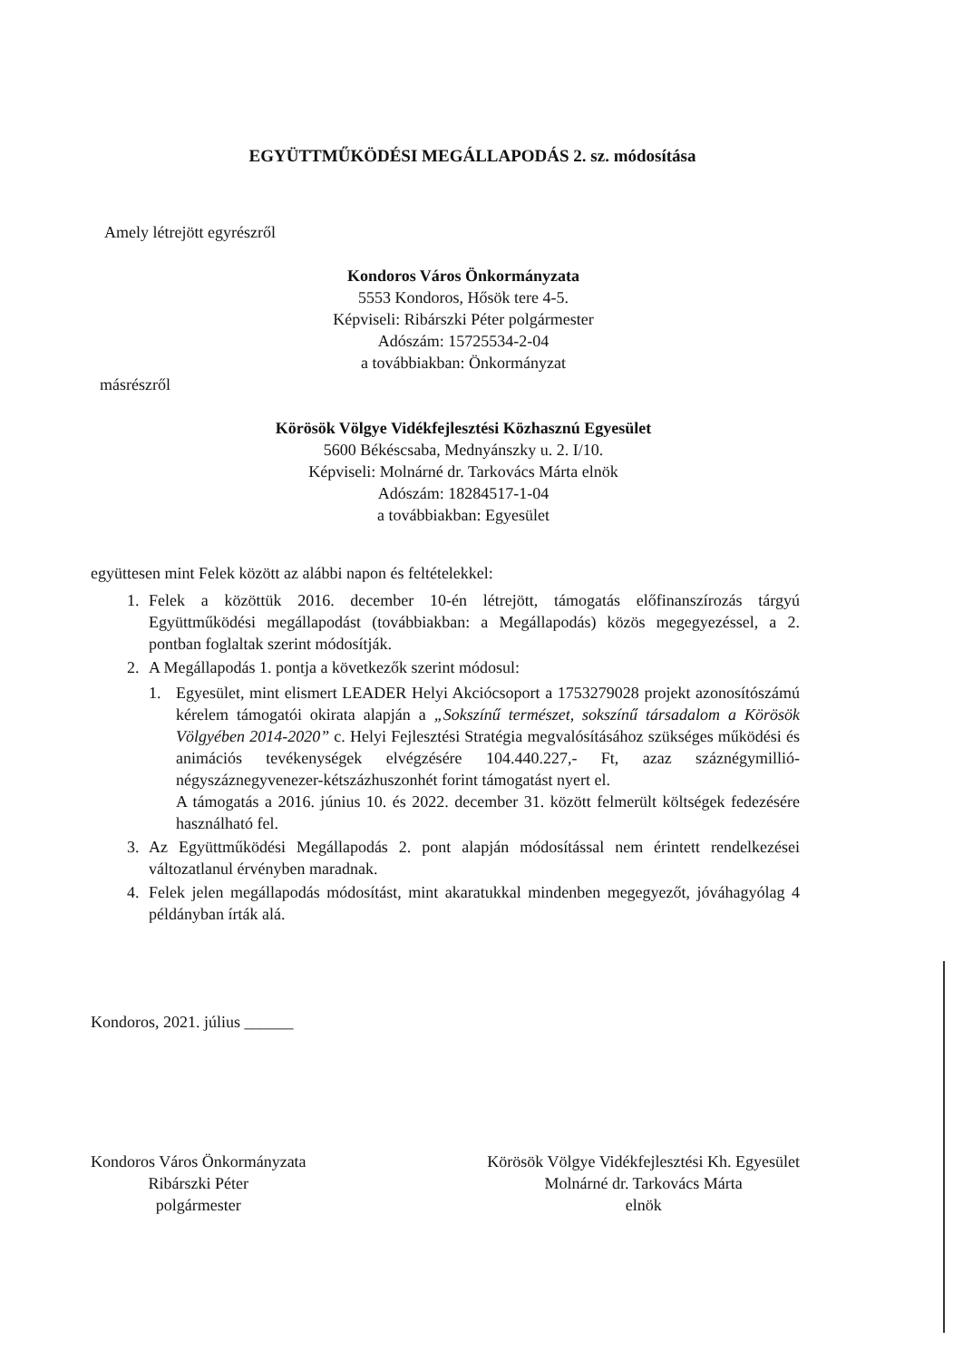EGYÜTTMŰKÖDÉSI MEGÁLLAPODÁS 2. sz. módosítása
Amely létrejött egyrészről
Kondoros Város Önkormányzata
5553 Kondoros, Hősök tere 4-5.
Képviseli: Ribárszki Péter polgármester
Adószám: 15725534-2-04
a továbbiakban: Önkormányzat
másrészről
Körösök Völgye Vidékfejlesztési Közhasznú Egyesület
5600 Békéscsaba, Mednyánszky u. 2. I/10.
Képviseli: Molnárné dr. Tarkovács Márta elnök
Adószám: 18284517-1-04
a továbbiakban: Egyesület
együttesen mint Felek között az alábbi napon és feltételekkel:
1. Felek a közöttük 2016. december 10-én létrejött, támogatás előfinanszírozás tárgyú Együttműködési megállapodást (továbbiakban: a Megállapodás) közös megegyezéssel, a 2. pontban foglaltak szerint módosítják.
2. A Megállapodás 1. pontja a következők szerint módosul:
1. Egyesület, mint elismert LEADER Helyi Akciócsoport a 1753279028 projekt azonosítószámú kérelem támogatói okirata alapján a „Sokszínű természet, sokszínű társadalom a Körösök Völgyében 2014-2020” c. Helyi Fejlesztési Stratégia megvalósításához szükséges működési és animációs tevékenységek elvégzésére 104.440.227,- Ft, azaz száznégymillió-négyszáznegyvenezer-kétszázhuszonhét forint támogatást nyert el.
A támogatás a 2016. június 10. és 2022. december 31. között felmerült költségek fedezésére használható fel.
3. Az Együttműködési Megállapodás 2. pont alapján módosítással nem érintett rendelkezései változatlanul érvényben maradnak.
4. Felek jelen megállapodás módosítást, mint akaratukkal mindenben megegyezőt, jóváhagyólag 4 példányban írták alá.
Kondoros, 2021. július ______
Kondoros Város Önkormányzata
Ribárszki Péter
polgármester
Körösök Völgye Vidékfejlesztési Kh. Egyesület
Molnárné dr. Tarkovács Márta
elnök